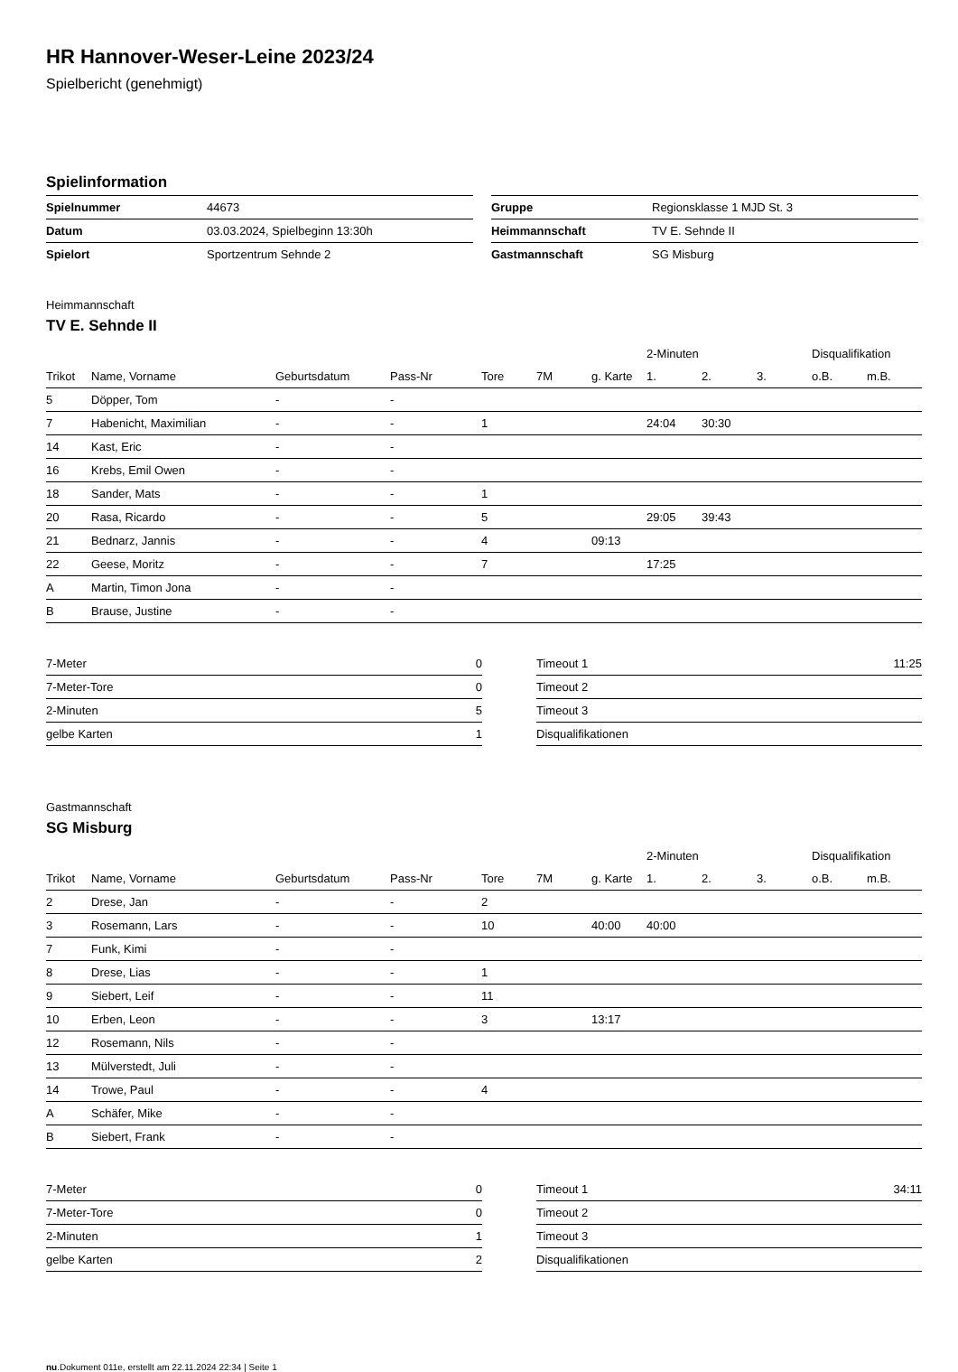HR Hannover-Weser-Leine 2023/24
Spielbericht (genehmigt)
Spielinformation
| Spielnummer | 44673 |
| Datum | 03.03.2024, Spielbeginn 13:30h |
| Spielort | Sportzentrum Sehnde 2 |
| Gruppe | Regionsklasse 1 MJD St. 3 |
| Heimmannschaft | TV E. Sehnde II |
| Gastmannschaft | SG Misburg |
Heimmannschaft
TV E. Sehnde II
| | | | | | | | 2-Minuten | | | Disqualifikation | |
| --- | --- | --- | --- | --- | --- | --- | --- | --- | --- | --- | --- |
| Trikot | Name, Vorname | Geburtsdatum | Pass-Nr | Tore | 7M | g. Karte | 1. | 2. | 3. | o.B. | m.B. |
| 5 | Döpper, Tom | - | - | | | | | | | | |
| 7 | Habenicht, Maximilian | - | - | 1 | | | 24:04 | 30:30 | | | |
| 14 | Kast, Eric | - | - | | | | | | | | |
| 16 | Krebs, Emil Owen | - | - | | | | | | | | |
| 18 | Sander, Mats | - | - | 1 | | | | | | | |
| 20 | Rasa, Ricardo | - | - | 5 | | | 29:05 | 39:43 | | | |
| 21 | Bednarz, Jannis | - | - | 4 | | 09:13 | | | | | |
| 22 | Geese, Moritz | - | - | 7 | | | 17:25 | | | | |
| A | Martin, Timon Jona | - | - | | | | | | | | |
| B | Brause, Justine | - | - | | | | | | | | |
| 7-Meter | 0 |
| 7-Meter-Tore | 0 |
| 2-Minuten | 5 |
| gelbe Karten | 1 |
| Timeout 1 | 11:25 |
| Timeout 2 | |
| Timeout 3 | |
| Disqualifikationen | |
Gastmannschaft
SG Misburg
| | | | | | | | 2-Minuten | | | Disqualifikation | |
| --- | --- | --- | --- | --- | --- | --- | --- | --- | --- | --- | --- |
| Trikot | Name, Vorname | Geburtsdatum | Pass-Nr | Tore | 7M | g. Karte | 1. | 2. | 3. | o.B. | m.B. |
| 2 | Drese, Jan | - | - | 2 | | | | | | | |
| 3 | Rosemann, Lars | - | - | 10 | | 40:00 | 40:00 | | | | |
| 7 | Funk, Kimi | - | - | | | | | | | | |
| 8 | Drese, Lias | - | - | 1 | | | | | | | |
| 9 | Siebert, Leif | - | - | 11 | | | | | | | |
| 10 | Erben, Leon | - | - | 3 | | 13:17 | | | | | |
| 12 | Rosemann, Nils | - | - | | | | | | | | |
| 13 | Mülverstedt, Juli | - | - | | | | | | | | |
| 14 | Trowe, Paul | - | - | 4 | | | | | | | |
| A | Schäfer, Mike | - | - | | | | | | | | |
| B | Siebert, Frank | - | - | | | | | | | | |
| 7-Meter | 0 |
| 7-Meter-Tore | 0 |
| 2-Minuten | 1 |
| gelbe Karten | 2 |
| Timeout 1 | 34:11 |
| Timeout 2 | |
| Timeout 3 | |
| Disqualifikationen | |
nu.Dokument 011e, erstellt am 22.11.2024 22:34 | Seite 1